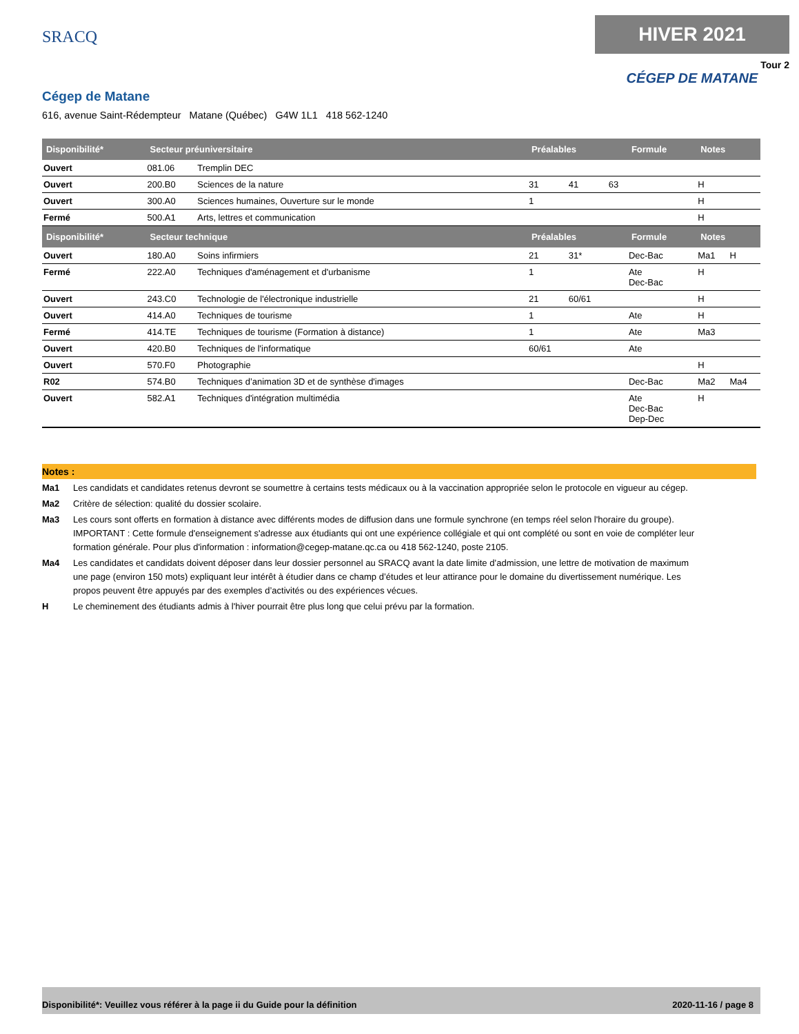SRACQ
HIVER 2021
Tour 2
CÉGEP DE MATANE
Cégep de Matane
616, avenue Saint-Rédempteur Matane (Québec) G4W 1L1 418 562-1240
| Disponibilité* | Secteur préuniversitaire | | Préalables | | | Formule | Notes | |
| --- | --- | --- | --- | --- | --- | --- | --- | --- |
| Ouvert | 081.06 | Tremplin DEC | | | | | | |
| Ouvert | 200.B0 | Sciences de la nature | 31 | 41 | 63 | | H | |
| Ouvert | 300.A0 | Sciences humaines, Ouverture sur le monde | 1 | | | | H | |
| Fermé | 500.A1 | Arts, lettres et communication | | | | | H | |
| Disponibilité* | Secteur technique | | Préalables | | | Formule | Notes | |
| Ouvert | 180.A0 | Soins infirmiers | 21 | 31* | | Dec-Bac | Ma1 | H |
| Fermé | 222.A0 | Techniques d'aménagement et d'urbanisme | 1 | | | Ate Dec-Bac | H | |
| Ouvert | 243.C0 | Technologie de l'électronique industrielle | 21 | 60/61 | | | H | |
| Ouvert | 414.A0 | Techniques de tourisme | 1 | | | Ate | H | |
| Fermé | 414.TE | Techniques de tourisme (Formation à distance) | 1 | | | Ate | Ma3 | |
| Ouvert | 420.B0 | Techniques de l'informatique | 60/61 | | | Ate | | |
| Ouvert | 570.F0 | Photographie | | | | | H | |
| R02 | 574.B0 | Techniques d’animation 3D et de synthèse d'images | | | | Dec-Bac | Ma2 | Ma4 |
| Ouvert | 582.A1 | Techniques d'intégration multimédia | | | | Ate Dec-Bac Dep-Dec | H | |
Notes :
Ma1 Les candidats et candidates retenus devront se soumettre à certains tests médicaux ou à la vaccination appropriée selon le protocole en vigueur au cégep.
Ma2 Critère de sélection: qualité du dossier scolaire.
Ma3 Les cours sont offerts en formation à distance avec différents modes de diffusion dans une formule synchrone (en temps réel selon l'horaire du groupe). IMPORTANT : Cette formule d'enseignement s'adresse aux étudiants qui ont une expérience collégiale et qui ont complété ou sont en voie de compléter leur formation générale. Pour plus d'information : information@cegep-matane.qc.ca ou 418 562-1240, poste 2105.
Ma4 Les candidates et candidats doivent déposer dans leur dossier personnel au SRACQ avant la date limite d’admission, une lettre de motivation de maximum une page (environ 150 mots) expliquant leur intérêt à étudier dans ce champ d’études et leur attirance pour le domaine du divertissement numérique. Les propos peuvent être appuyés par des exemples d’activités ou des expériences vécues.
H Le cheminement des étudiants admis à l'hiver pourrait être plus long que celui prévu par la formation.
Disponibilité*: Veuillez vous référer à la page ii du Guide pour la définition 2020-11-16 / page 8